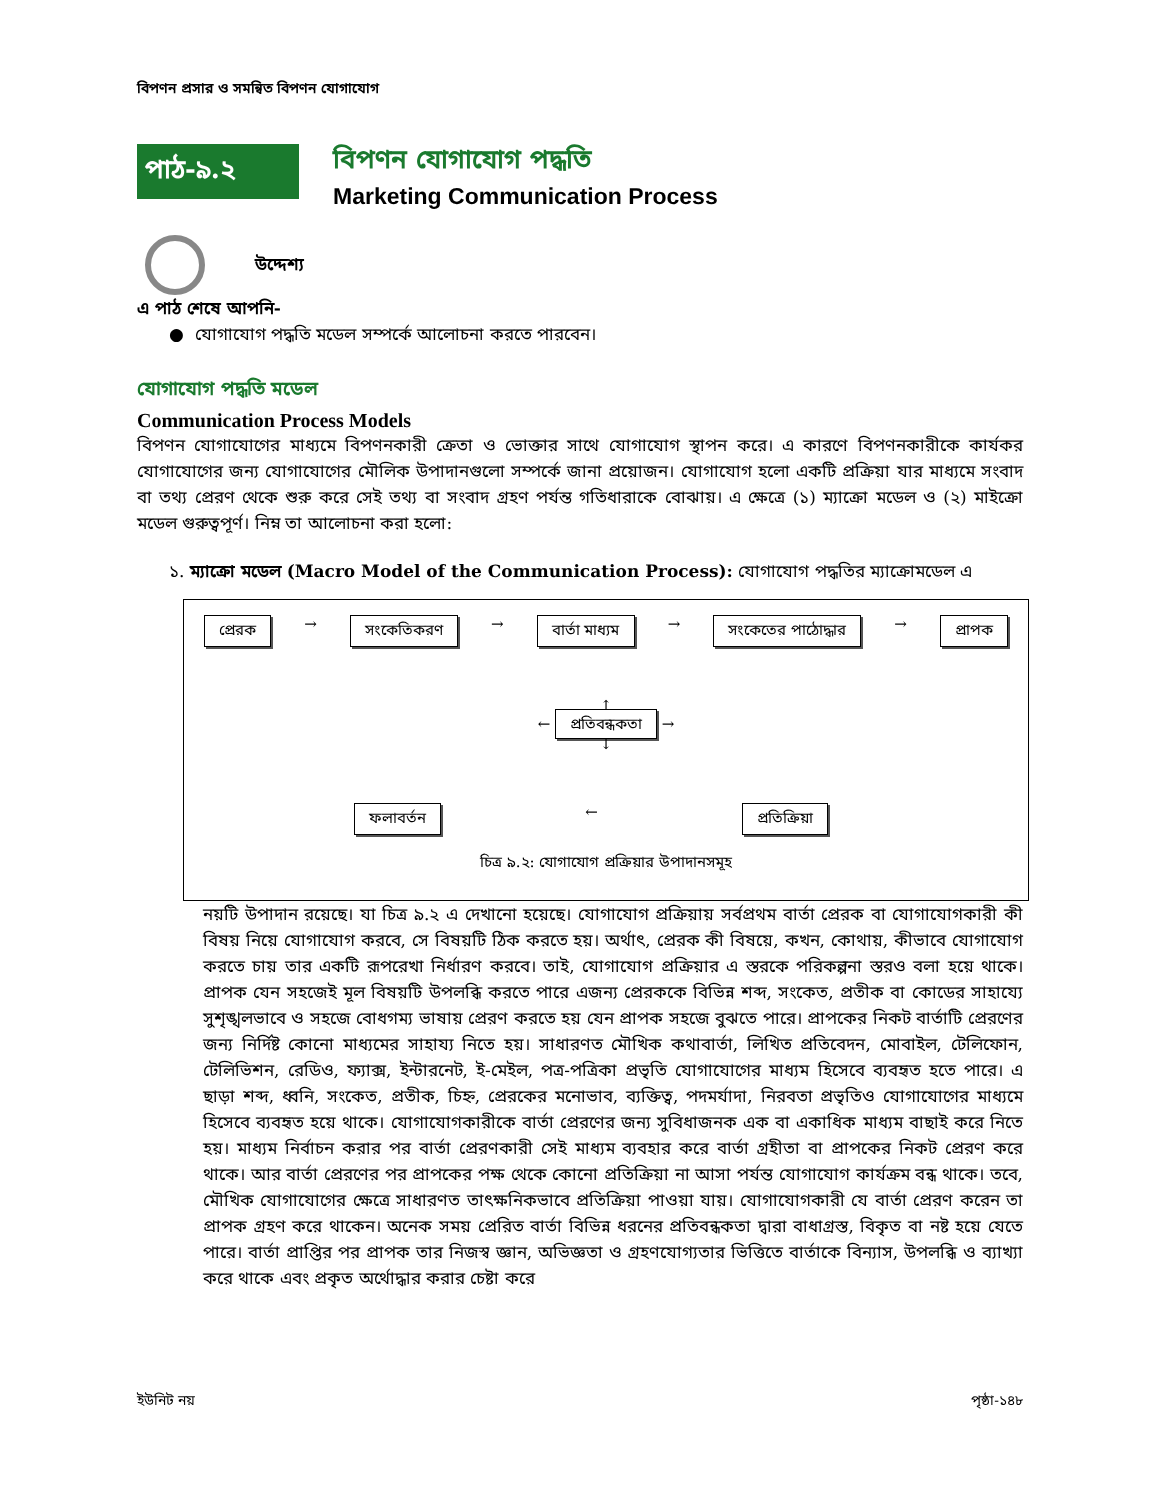বিপণন প্রসার ও সমন্বিত বিপণন যোগাযোগ
পাঠ-৯.২
বিপণন যোগাযোগ পদ্ধতি
Marketing Communication Process
উদ্দেশ্য
এ পাঠ শেষে আপনি-
● যোগাযোগ পদ্ধতি মডেল সম্পর্কে আলোচনা করতে পারবেন।
যোগাযোগ পদ্ধতি মডেল
Communication Process Models
বিপণন যোগাযোগের মাধ্যমে বিপণনকারী ক্রেতা ও ভোক্তার সাথে যোগাযোগ স্থাপন করে। এ কারণে বিপণনকারীকে কার্যকর যোগাযোগের জন্য যোগাযোগের মৌলিক উপাদানগুলো সম্পর্কে জানা প্রয়োজন। যোগাযোগ হলো একটি প্রক্রিয়া যার মাধ্যমে সংবাদ বা তথ্য প্রেরণ থেকে শুরু করে সেই তথ্য বা সংবাদ গ্রহণ পর্যন্ত গতিধারাকে বোঝায়। এ ক্ষেত্রে (১) ম্যাক্রো মডেল ও (২) মাইক্রো মডেল গুরুত্বপূর্ণ। নিম্ন তা আলোচনা করা হলো:
১. ম্যাক্রো মডেল (Macro Model of the Communication Process): যোগাযোগ পদ্ধতির ম্যাক্রোমডেল এ
প্রেরক → সংকেতিকরণ → বার্তা মাধ্যম → সংকেতের পাঠোদ্ধার → প্রাপক
↑
← প্রতিবন্ধকতা →
↓
ফলাবর্তন ← প্রতিক্রিয়া
চিত্র ৯.২: যোগাযোগ প্রক্রিয়ার উপাদানসমূহ
নয়টি উপাদান রয়েছে। যা চিত্র ৯.২ এ দেখানো হয়েছে। যোগাযোগ প্রক্রিয়ায় সর্বপ্রথম বার্তা প্রেরক বা যোগাযোগকারী কী বিষয় নিয়ে যোগাযোগ করবে, সে বিষয়টি ঠিক করতে হয়। অর্থাৎ, প্রেরক কী বিষয়ে, কখন, কোথায়, কীভাবে যোগাযোগ করতে চায় তার একটি রূপরেখা নির্ধারণ করবে। তাই, যোগাযোগ প্রক্রিয়ার এ স্তরকে পরিকল্পনা স্তরও বলা হয়ে থাকে। প্রাপক যেন সহজেই মূল বিষয়টি উপলব্ধি করতে পারে এজন্য প্রেরককে বিভিন্ন শব্দ, সংকেত, প্রতীক বা কোডের সাহায্যে সুশৃঙ্খলভাবে ও সহজে বোধগম্য ভাষায় প্রেরণ করতে হয় যেন প্রাপক সহজে বুঝতে পারে। প্রাপকের নিকট বার্তাটি প্রেরণের জন্য নির্দিষ্ট কোনো মাধ্যমের সাহায্য নিতে হয়। সাধারণত মৌখিক কথাবার্তা, লিখিত প্রতিবেদন, মোবাইল, টেলিফোন, টেলিভিশন, রেডিও, ফ্যাক্স, ইন্টারনেট, ই-মেইল, পত্র-পত্রিকা প্রভৃতি যোগাযোগের মাধ্যম হিসেবে ব্যবহৃত হতে পারে। এ ছাড়া শব্দ, ধ্বনি, সংকেত, প্রতীক, চিহ্ন, প্রেরকের মনোভাব, ব্যক্তিত্ব, পদমর্যাদা, নিরবতা প্রভৃতিও যোগাযোগের মাধ্যমে হিসেবে ব্যবহৃত হয়ে থাকে। যোগাযোগকারীকে বার্তা প্রেরণের জন্য সুবিধাজনক এক বা একাধিক মাধ্যম বাছাই করে নিতে হয়। মাধ্যম নির্বাচন করার পর বার্তা প্রেরণকারী সেই মাধ্যম ব্যবহার করে বার্তা গ্রহীতা বা প্রাপকের নিকট প্রেরণ করে থাকে। আর বার্তা প্রেরণের পর প্রাপকের পক্ষ থেকে কোনো প্রতিক্রিয়া না আসা পর্যন্ত যোগাযোগ কার্যক্রম বন্ধ থাকে। তবে, মৌখিক যোগাযোগের ক্ষেত্রে সাধারণত তাৎক্ষনিকভাবে প্রতিক্রিয়া পাওয়া যায়। যোগাযোগকারী যে বার্তা প্রেরণ করেন তা প্রাপক গ্রহণ করে থাকেন। অনেক সময় প্রেরিত বার্তা বিভিন্ন ধরনের প্রতিবন্ধকতা দ্বারা বাধাগ্রস্ত, বিকৃত বা নষ্ট হয়ে যেতে পারে। বার্তা প্রাপ্তির পর প্রাপক তার নিজস্ব জ্ঞান, অভিজ্ঞতা ও গ্রহণযোগ্যতার ভিত্তিতে বার্তাকে বিন্যাস, উপলব্ধি ও ব্যাখ্যা করে থাকে এবং প্রকৃত অর্থোদ্ধার করার চেষ্টা করে
ইউনিট নয় পৃষ্ঠা-১৪৮